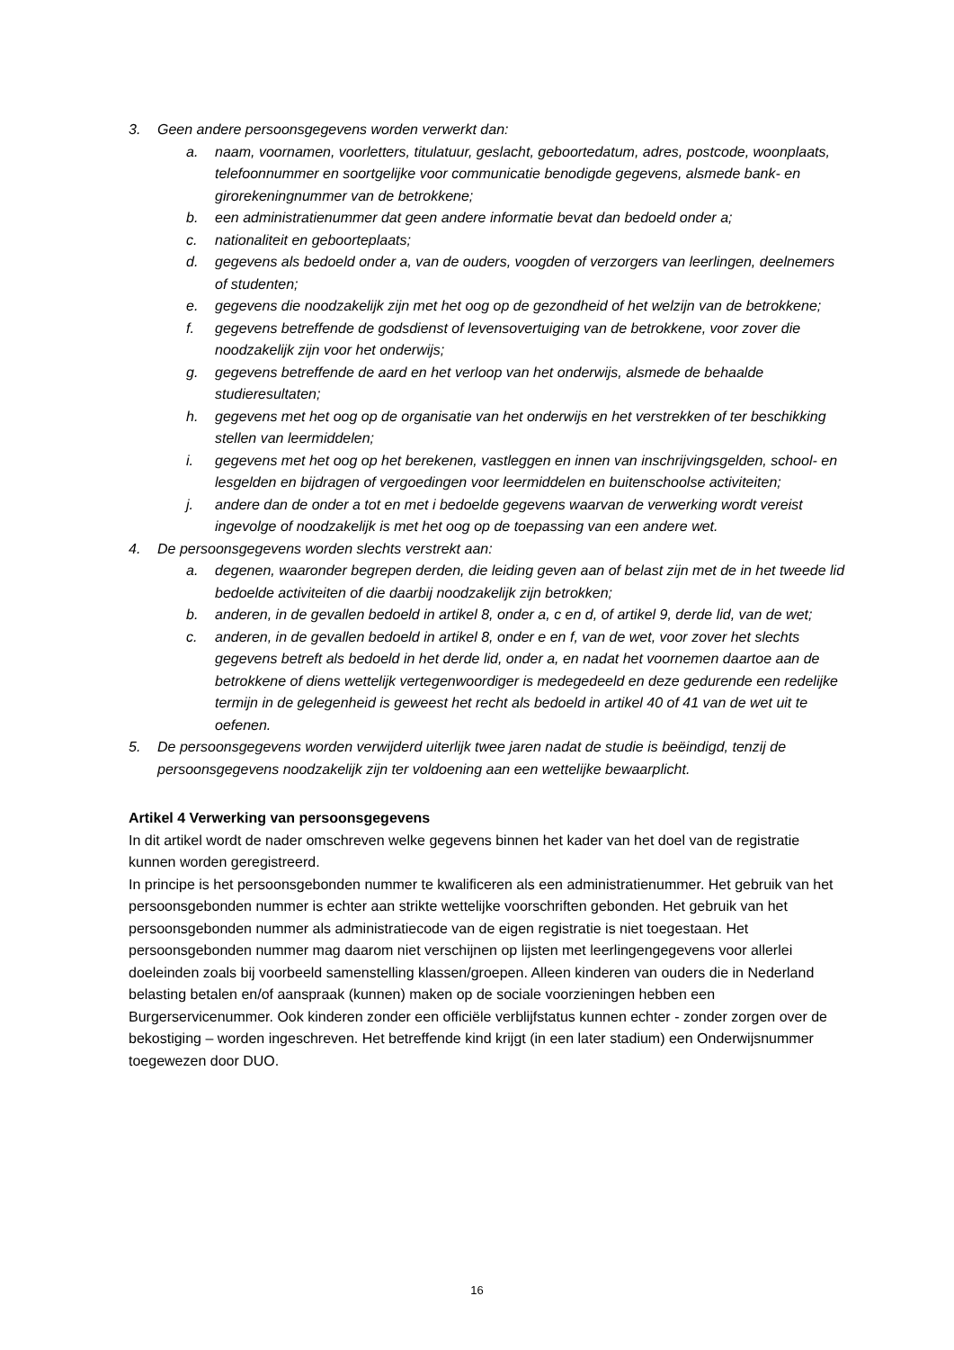3. Geen andere persoonsgegevens worden verwerkt dan:
a. naam, voornamen, voorletters, titulatuur, geslacht, geboortedatum, adres, postcode, woonplaats, telefoonnummer en soortgelijke voor communicatie benodigde gegevens, alsmede bank- en girorekeningnummer van de betrokkene;
b. een administratienummer dat geen andere informatie bevat dan bedoeld onder a;
c. nationaliteit en geboorteplaats;
d. gegevens als bedoeld onder a, van de ouders, voogden of verzorgers van leerlingen, deelnemers of studenten;
e. gegevens die noodzakelijk zijn met het oog op de gezondheid of het welzijn van de betrokkene;
f. gegevens betreffende de godsdienst of levensovertuiging van de betrokkene, voor zover die noodzakelijk zijn voor het onderwijs;
g. gegevens betreffende de aard en het verloop van het onderwijs, alsmede de behaalde studieresultaten;
h. gegevens met het oog op de organisatie van het onderwijs en het verstrekken of ter beschikking stellen van leermiddelen;
i. gegevens met het oog op het berekenen, vastleggen en innen van inschrijvingsgelden, school- en lesgelden en bijdragen of vergoedingen voor leermiddelen en buitenschoolse activiteiten;
j. andere dan de onder a tot en met i bedoelde gegevens waarvan de verwerking wordt vereist ingevolge of noodzakelijk is met het oog op de toepassing van een andere wet.
4. De persoonsgegevens worden slechts verstrekt aan:
a. degenen, waaronder begrepen derden, die leiding geven aan of belast zijn met de in het tweede lid bedoelde activiteiten of die daarbij noodzakelijk zijn betrokken;
b. anderen, in de gevallen bedoeld in artikel 8, onder a, c en d, of artikel 9, derde lid, van de wet;
c. anderen, in de gevallen bedoeld in artikel 8, onder e en f, van de wet, voor zover het slechts gegevens betreft als bedoeld in het derde lid, onder a, en nadat het voornemen daartoe aan de betrokkene of diens wettelijk vertegenwoordiger is medegedeeld en deze gedurende een redelijke termijn in de gelegenheid is geweest het recht als bedoeld in artikel 40 of 41 van de wet uit te oefenen.
5. De persoonsgegevens worden verwijderd uiterlijk twee jaren nadat de studie is beëindigd, tenzij de persoonsgegevens noodzakelijk zijn ter voldoening aan een wettelijke bewaarplicht.
Artikel 4 Verwerking van persoonsgegevens
In dit artikel wordt de nader omschreven welke gegevens binnen het kader van het doel van de registratie kunnen worden geregistreerd.
In principe is het persoonsgebonden nummer te kwalificeren als een administratienummer. Het gebruik van het persoonsgebonden nummer is echter aan strikte wettelijke voorschriften gebonden. Het gebruik van het persoonsgebonden nummer als administratiecode van de eigen registratie is niet toegestaan. Het persoonsgebonden nummer mag daarom niet verschijnen op lijsten met leerlingengegevens voor allerlei doeleinden zoals bij voorbeeld samenstelling klassen/groepen. Alleen kinderen van ouders die in Nederland belasting betalen en/of aanspraak (kunnen) maken op de sociale voorzieningen hebben een Burgerservicenummer. Ook kinderen zonder een officiële verblijfstatus kunnen echter - zonder zorgen over de bekostiging – worden ingeschreven. Het betreffende kind krijgt (in een later stadium) een Onderwijsnummer toegewezen door DUO.
16